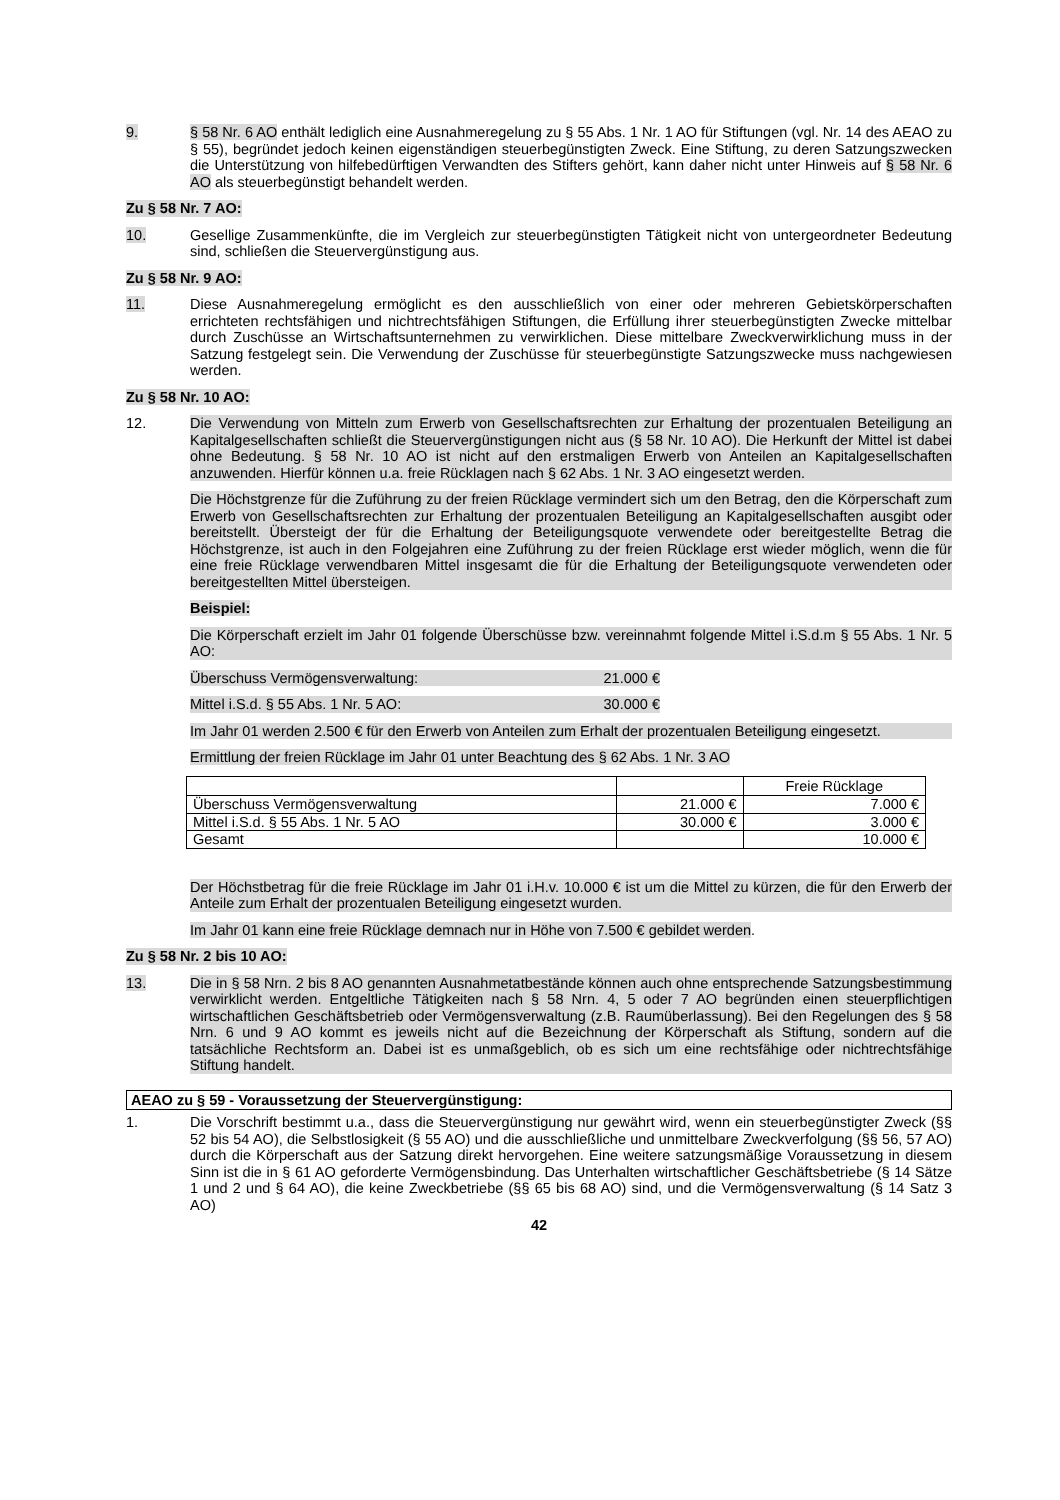9. § 58 Nr. 6 AO enthält lediglich eine Ausnahmeregelung zu § 55 Abs. 1 Nr. 1 AO für Stiftungen (vgl. Nr. 14 des AEAO zu § 55), begründet jedoch keinen eigenständigen steuerbegünstigten Zweck. Eine Stiftung, zu deren Satzungszwecken die Unterstützung von hilfebedürftigen Verwandten des Stifters gehört, kann daher nicht unter Hinweis auf § 58 Nr. 6 AO als steuerbegünstigt behandelt werden.
Zu § 58 Nr. 7 AO:
10. Gesellige Zusammenkünfte, die im Vergleich zur steuerbegünstigten Tätigkeit nicht von untergeordneter Bedeutung sind, schließen die Steuervergünstigung aus.
Zu § 58 Nr. 9 AO:
11. Diese Ausnahmeregelung ermöglicht es den ausschließlich von einer oder mehreren Gebietskörperschaften errichteten rechtsfähigen und nichtrechtsfähigen Stiftungen, die Erfüllung ihrer steuerbegünstigten Zwecke mittelbar durch Zuschüsse an Wirtschaftsunternehmen zu verwirklichen. Diese mittelbare Zweckverwirklichung muss in der Satzung festgelegt sein. Die Verwendung der Zuschüsse für steuerbegünstigte Satzungszwecke muss nachgewiesen werden.
Zu § 58 Nr. 10 AO:
12. Die Verwendung von Mitteln zum Erwerb von Gesellschaftsrechten zur Erhaltung der prozentualen Beteiligung an Kapitalgesellschaften schließt die Steuervergünstigungen nicht aus (§ 58 Nr. 10 AO). Die Herkunft der Mittel ist dabei ohne Bedeutung. § 58 Nr. 10 AO ist nicht auf den erstmaligen Erwerb von Anteilen an Kapitalgesellschaften anzuwenden. Hierfür können u.a. freie Rücklagen nach § 62 Abs. 1 Nr. 3 AO eingesetzt werden.
Die Höchstgrenze für die Zuführung zu der freien Rücklage vermindert sich um den Betrag, den die Körperschaft zum Erwerb von Gesellschaftsrechten zur Erhaltung der prozentualen Beteiligung an Kapitalgesellschaften ausgibt oder bereitstellt. Übersteigt der für die Erhaltung der Beteiligungsquote verwendete oder bereitgestellte Betrag die Höchstgrenze, ist auch in den Folgejahren eine Zuführung zu der freien Rücklage erst wieder möglich, wenn die für eine freie Rücklage verwendbaren Mittel insgesamt die für die Erhaltung der Beteiligungsquote verwendeten oder bereitgestellten Mittel übersteigen.
Beispiel:
Die Körperschaft erzielt im Jahr 01 folgende Überschüsse bzw. vereinnahmt folgende Mittel i.S.d.m § 55 Abs. 1 Nr. 5 AO:
Überschuss Vermögensverwaltung: 21.000 €
Mittel i.S.d. § 55 Abs. 1 Nr. 5 AO: 30.000 €
Im Jahr 01 werden 2.500 € für den Erwerb von Anteilen zum Erhalt der prozentualen Beteiligung eingesetzt.
Ermittlung der freien Rücklage im Jahr 01 unter Beachtung des § 62 Abs. 1 Nr. 3 AO
| | | Freie Rücklage |
| --- | --- | --- |
| Überschuss Vermögensverwaltung | 21.000 € | 7.000 € |
| Mittel i.S.d. § 55 Abs. 1 Nr. 5 AO | 30.000 € | 3.000 € |
| Gesamt | | 10.000 € |
Der Höchstbetrag für die freie Rücklage im Jahr 01 i.H.v. 10.000 € ist um die Mittel zu kürzen, die für den Erwerb der Anteile zum Erhalt der prozentualen Beteiligung eingesetzt wurden.
Im Jahr 01 kann eine freie Rücklage demnach nur in Höhe von 7.500 € gebildet werden.
Zu § 58 Nr. 2 bis 10 AO:
13. Die in § 58 Nrn. 2 bis 8 AO genannten Ausnahmetatbestände können auch ohne entsprechende Satzungsbestimmung verwirklicht werden. Entgeltliche Tätigkeiten nach § 58 Nrn. 4, 5 oder 7 AO begründen einen steuerpflichtigen wirtschaftlichen Geschäftsbetrieb oder Vermögensverwaltung (z.B. Raumüberlassung). Bei den Regelungen des § 58 Nrn. 6 und 9 AO kommt es jeweils nicht auf die Bezeichnung der Körperschaft als Stiftung, sondern auf die tatsächliche Rechtsform an. Dabei ist es unmaßgeblich, ob es sich um eine rechtsfähige oder nichtrechtsfähige Stiftung handelt.
AEAO zu § 59 - Voraussetzung der Steuervergünstigung:
1. Die Vorschrift bestimmt u.a., dass die Steuervergünstigung nur gewährt wird, wenn ein steuerbegünstigter Zweck (§§ 52 bis 54 AO), die Selbstlosigkeit (§ 55 AO) und die ausschließliche und unmittelbare Zweckverfolgung (§§ 56, 57 AO) durch die Körperschaft aus der Satzung direkt hervorgehen. Eine weitere satzungsmäßige Voraussetzung in diesem Sinn ist die in § 61 AO geforderte Vermögensbindung. Das Unterhalten wirtschaftlicher Geschäftsbetriebe (§ 14 Sätze 1 und 2 und § 64 AO), die keine Zweckbetriebe (§§ 65 bis 68 AO) sind, und die Vermögensverwaltung (§ 14 Satz 3 AO)
42